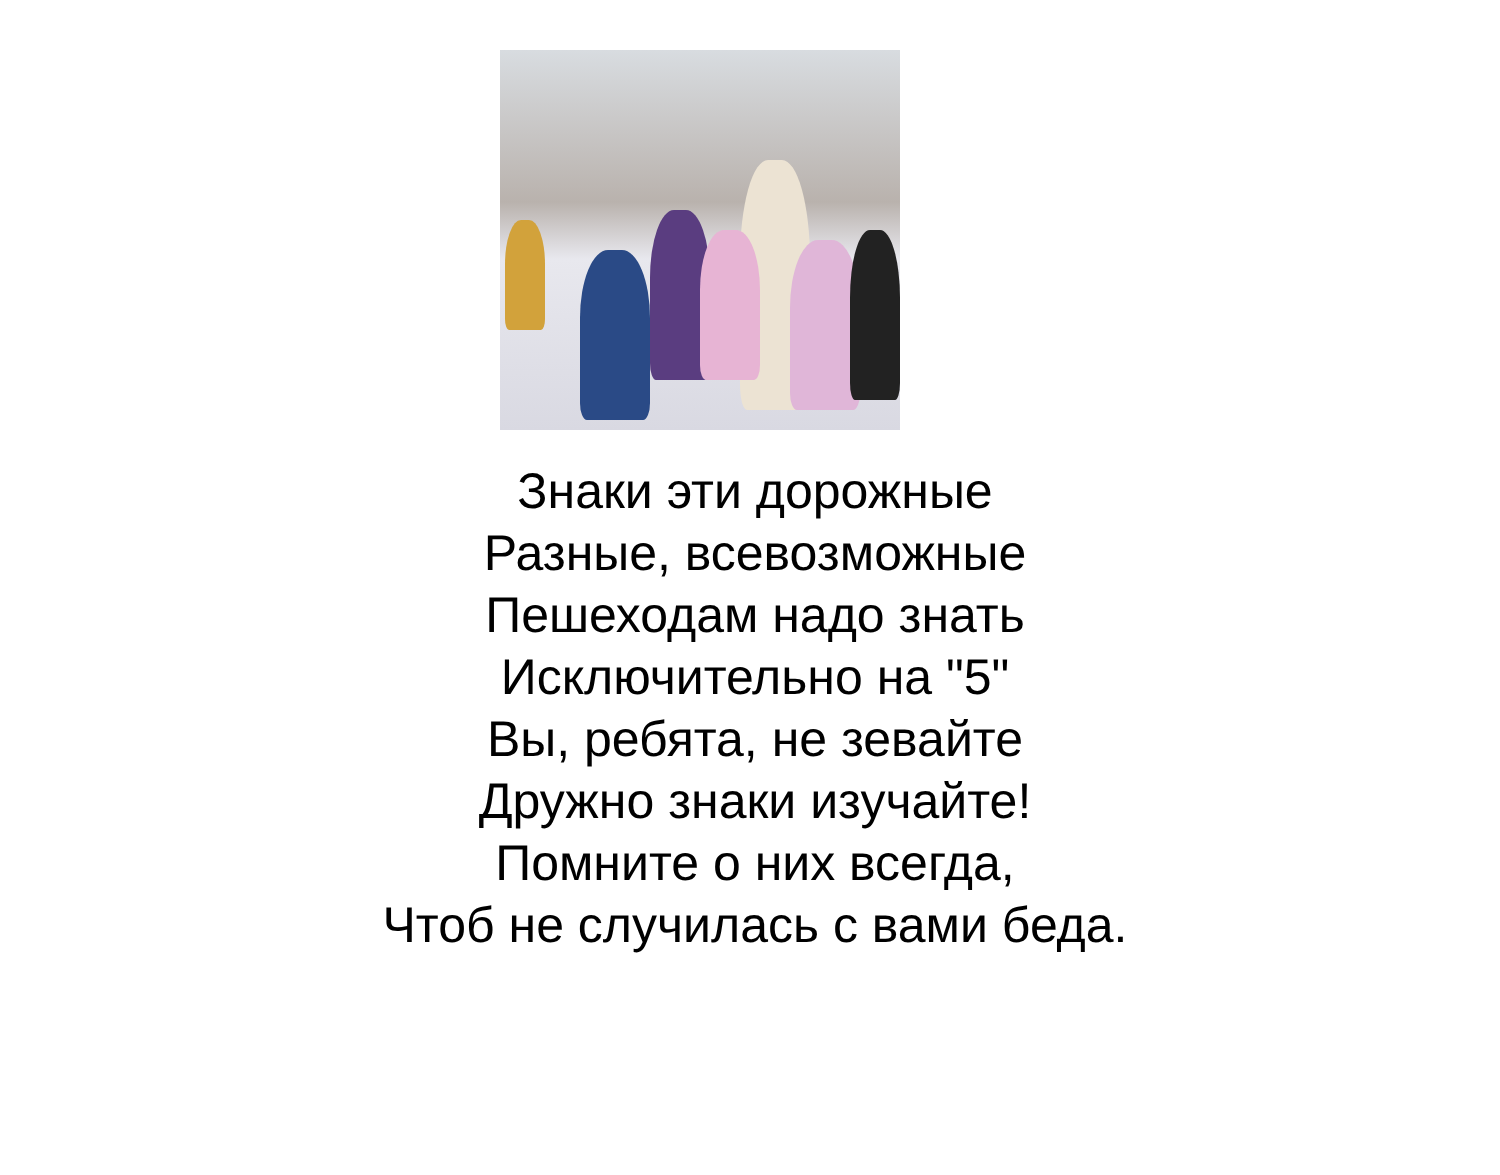Знаки эти дорожные
Разные, всевозможные
Пешеходам надо знать
Исключительно на "5"
Вы, ребята, не зевайте
Дружно знаки изучайте!
Помните о них всегда,
Чтоб не случилась с вами беда.